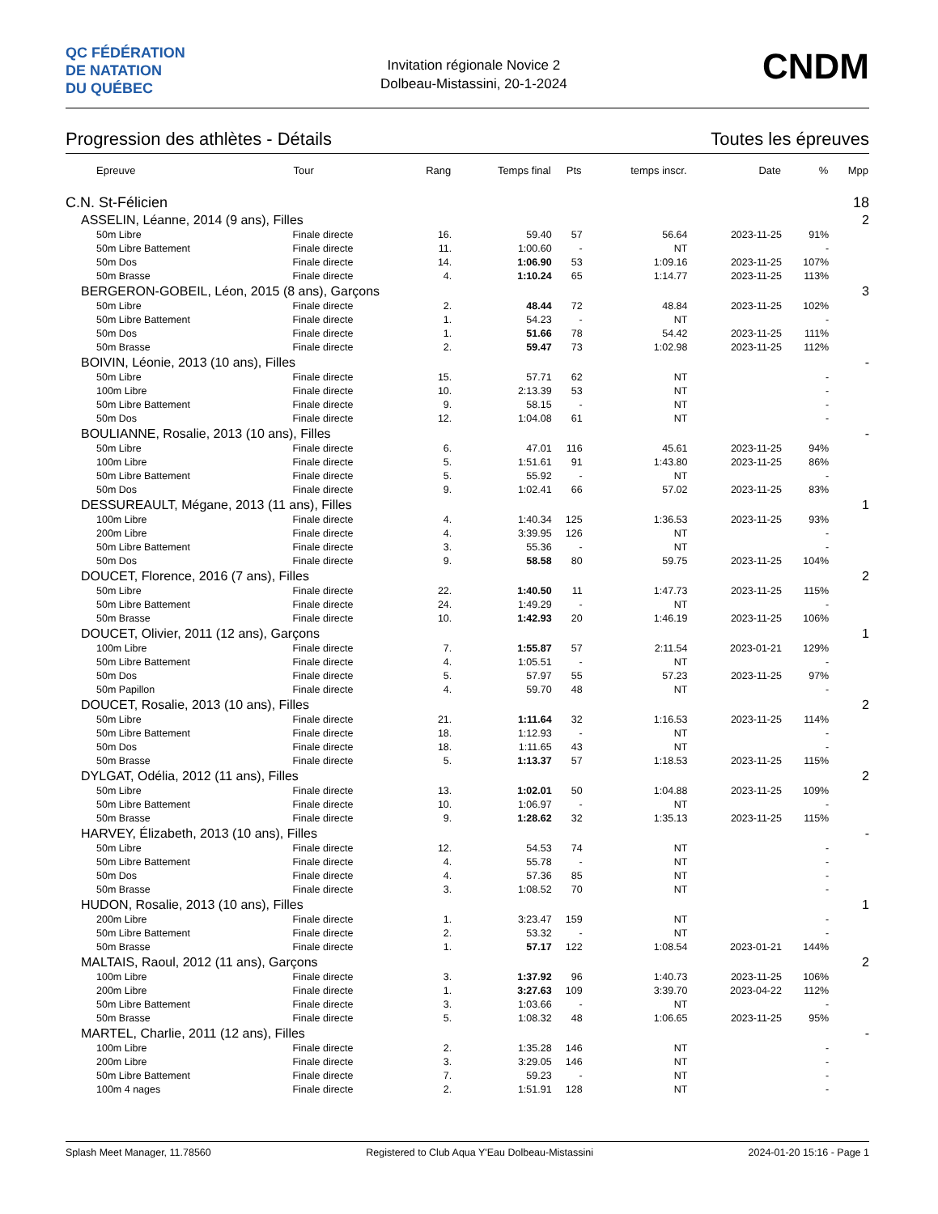QC FÉDÉRATION
DE NATATION
DU QUÉBEC
Invitation régionale Novice 2
Dolbeau-Mistassini, 20-1-2024
CNDM
Progression des athlètes - Détails Toutes les épreuves
| Epreuve | Tour | Rang | Temps final | Pts | temps inscr. | Date | % | Mpp |
| --- | --- | --- | --- | --- | --- | --- | --- | --- |
| C.N. St-Félicien | | | | | | | | 18 |
| ASSELIN, Léanne, 2014 (9 ans), Filles | | | | | | | | 2 |
| 50m Libre | Finale directe | 16. | 59.40 | 57 | 56.64 | 2023-11-25 | 91% | |
| 50m Libre Battement | Finale directe | 11. | 1:00.60 | - | NT | | - | |
| 50m Dos | Finale directe | 14. | 1:06.90 | 53 | 1:09.16 | 2023-11-25 | 107% | |
| 50m Brasse | Finale directe | 4. | 1:10.24 | 65 | 1:14.77 | 2023-11-25 | 113% | |
| BERGERON-GOBEIL, Léon, 2015 (8 ans), Garçons | | | | | | | | 3 |
| 50m Libre | Finale directe | 2. | 48.44 | 72 | 48.84 | 2023-11-25 | 102% | |
| 50m Libre Battement | Finale directe | 1. | 54.23 | - | NT | | - | |
| 50m Dos | Finale directe | 1. | 51.66 | 78 | 54.42 | 2023-11-25 | 111% | |
| 50m Brasse | Finale directe | 2. | 59.47 | 73 | 1:02.98 | 2023-11-25 | 112% | |
| BOIVIN, Léonie, 2013 (10 ans), Filles | | | | | | | | - |
| 50m Libre | Finale directe | 15. | 57.71 | 62 | NT | | - | |
| 100m Libre | Finale directe | 10. | 2:13.39 | 53 | NT | | - | |
| 50m Libre Battement | Finale directe | 9. | 58.15 | - | NT | | - | |
| 50m Dos | Finale directe | 12. | 1:04.08 | 61 | NT | | - | |
| BOULIANNE, Rosalie, 2013 (10 ans), Filles | | | | | | | | - |
| 50m Libre | Finale directe | 6. | 47.01 | 116 | 45.61 | 2023-11-25 | 94% | |
| 100m Libre | Finale directe | 5. | 1:51.61 | 91 | 1:43.80 | 2023-11-25 | 86% | |
| 50m Libre Battement | Finale directe | 5. | 55.92 | - | NT | | - | |
| 50m Dos | Finale directe | 9. | 1:02.41 | 66 | 57.02 | 2023-11-25 | 83% | |
| DESSUREAULT, Mégane, 2013 (11 ans), Filles | | | | | | | | 1 |
| 100m Libre | Finale directe | 4. | 1:40.34 | 125 | 1:36.53 | 2023-11-25 | 93% | |
| 200m Libre | Finale directe | 4. | 3:39.95 | 126 | NT | | - | |
| 50m Libre Battement | Finale directe | 3. | 55.36 | - | NT | | - | |
| 50m Dos | Finale directe | 9. | 58.58 | 80 | 59.75 | 2023-11-25 | 104% | |
| DOUCET, Florence, 2016 (7 ans), Filles | | | | | | | | 2 |
| 50m Libre | Finale directe | 22. | 1:40.50 | 11 | 1:47.73 | 2023-11-25 | 115% | |
| 50m Libre Battement | Finale directe | 24. | 1:49.29 | - | NT | | - | |
| 50m Brasse | Finale directe | 10. | 1:42.93 | 20 | 1:46.19 | 2023-11-25 | 106% | |
| DOUCET, Olivier, 2011 (12 ans), Garçons | | | | | | | | 1 |
| 100m Libre | Finale directe | 7. | 1:55.87 | 57 | 2:11.54 | 2023-01-21 | 129% | |
| 50m Libre Battement | Finale directe | 4. | 1:05.51 | - | NT | | - | |
| 50m Dos | Finale directe | 5. | 57.97 | 55 | 57.23 | 2023-11-25 | 97% | |
| 50m Papillon | Finale directe | 4. | 59.70 | 48 | NT | | - | |
| DOUCET, Rosalie, 2013 (10 ans), Filles | | | | | | | | 2 |
| 50m Libre | Finale directe | 21. | 1:11.64 | 32 | 1:16.53 | 2023-11-25 | 114% | |
| 50m Libre Battement | Finale directe | 18. | 1:12.93 | - | NT | | - | |
| 50m Dos | Finale directe | 18. | 1:11.65 | 43 | NT | | - | |
| 50m Brasse | Finale directe | 5. | 1:13.37 | 57 | 1:18.53 | 2023-11-25 | 115% | |
| DYLGAT, Odélia, 2012 (11 ans), Filles | | | | | | | | 2 |
| 50m Libre | Finale directe | 13. | 1:02.01 | 50 | 1:04.88 | 2023-11-25 | 109% | |
| 50m Libre Battement | Finale directe | 10. | 1:06.97 | - | NT | | - | |
| 50m Brasse | Finale directe | 9. | 1:28.62 | 32 | 1:35.13 | 2023-11-25 | 115% | |
| HARVEY, Élizabeth, 2013 (10 ans), Filles | | | | | | | | - |
| 50m Libre | Finale directe | 12. | 54.53 | 74 | NT | | - | |
| 50m Libre Battement | Finale directe | 4. | 55.78 | - | NT | | - | |
| 50m Dos | Finale directe | 4. | 57.36 | 85 | NT | | - | |
| 50m Brasse | Finale directe | 3. | 1:08.52 | 70 | NT | | - | |
| HUDON, Rosalie, 2013 (10 ans), Filles | | | | | | | | 1 |
| 200m Libre | Finale directe | 1. | 3:23.47 | 159 | NT | | - | |
| 50m Libre Battement | Finale directe | 2. | 53.32 | - | NT | | - | |
| 50m Brasse | Finale directe | 1. | 57.17 | 122 | 1:08.54 | 2023-01-21 | 144% | |
| MALTAIS, Raoul, 2012 (11 ans), Garçons | | | | | | | | 2 |
| 100m Libre | Finale directe | 3. | 1:37.92 | 96 | 1:40.73 | 2023-11-25 | 106% | |
| 200m Libre | Finale directe | 1. | 3:27.63 | 109 | 3:39.70 | 2023-04-22 | 112% | |
| 50m Libre Battement | Finale directe | 3. | 1:03.66 | - | NT | | - | |
| 50m Brasse | Finale directe | 5. | 1:08.32 | 48 | 1:06.65 | 2023-11-25 | 95% | |
| MARTEL, Charlie, 2011 (12 ans), Filles | | | | | | | | - |
| 100m Libre | Finale directe | 2. | 1:35.28 | 146 | NT | | - | |
| 200m Libre | Finale directe | 3. | 3:29.05 | 146 | NT | | - | |
| 50m Libre Battement | Finale directe | 7. | 59.23 | - | NT | | - | |
| 100m 4 nages | Finale directe | 2. | 1:51.91 | 128 | NT | | - | |
Splash Meet Manager, 11.78560 Registered to Club Aqua Y'Eau Dolbeau-Mistassini 2024-01-20 15:16 - Page 1